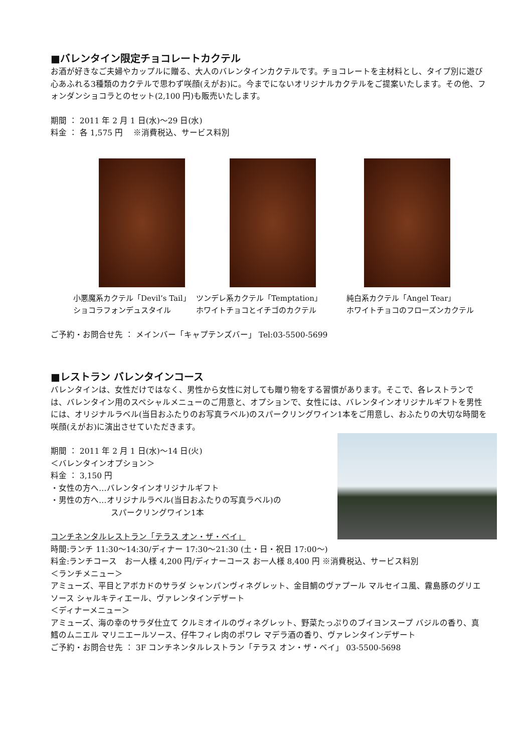■バレンタイン限定チョコレートカクテル
お酒が好きなご夫婦やカップルに贈る、大人のバレンタインカクテルです。チョコレートを主材料とし、タイプ別に遊び心あふれる3種類のカクテルで思わず咲顔(えがお)に。今までにないオリジナルカクテルをご提案いたします。その他、フォンダンショコラとのセット(2,100 円)も販売いたします。
期間 ： 2011 年 2 月 1 日(水)～29 日(水)
料金 ： 各 1,575 円　 ※消費税込、サービス料別
小悪魔系カクテル「Devil’s Tail」
ショコラフォンデュスタイル
ツンデレ系カクテル「Temptation」
ホワイトチョコとイチゴのカクテル
純白系カクテル「Angel Tear」
ホワイトチョコのフローズンカクテル
ご予約・お問合せ先 ： メインバー「キャプテンズバー」 Tel:03-5500-5699
■レストラン バレンタインコース
バレンタインは、女性だけではなく、男性から女性に対しても贈り物をする習慣があります。そこで、各レストランでは、バレンタイン用のスペシャルメニューのご用意と、オプションで、女性には、バレンタインオリジナルギフトを男性には、オリジナルラベル(当日おふたりのお写真ラベル)のスパークリングワイン1本をご用意し、おふたりの大切な時間を咲顔(えがお)に演出させていただきます。
期間 ： 2011 年 2 月 1 日(水)～14 日(火)
＜バレンタインオプション＞
料金 ： 3,150 円
・女性の方へ…バレンタインオリジナルギフト
・男性の方へ…オリジナルラベル(当日おふたりの写真ラベル)の
スパークリングワイン1本
コンチネンタルレストラン「テラス オン・ザ・ベイ」
時間:ランチ 11:30～14:30/ディナー 17:30～21:30 (土・日・祝日 17:00～)
料金:ランチコース　お一人様 4,200 円/ディナーコース お一人様 8,400 円 ※消費税込、サービス料別
＜ランチメニュー＞
アミューズ、平目とアボカドのサラダ シャンパンヴィネグレット、金目鯛のヴァプール マルセイユ風、霧島豚のグリエ ソース シャルキティエール、ヴァレンタインデザート
＜ディナーメニュー＞
アミューズ、海の幸のサラダ仕立て クルミオイルのヴィネグレット、野菜たっぷりのブイヨンスープ バジルの香り、真鱈のムニエル マリニエールソース、仔牛フィレ肉のポワレ マデラ酒の香り、ヴァレンタインデザート
ご予約・お問合せ先 ： 3F コンチネンタルレストラン「テラス オン・ザ・ベイ」 03-5500-5698